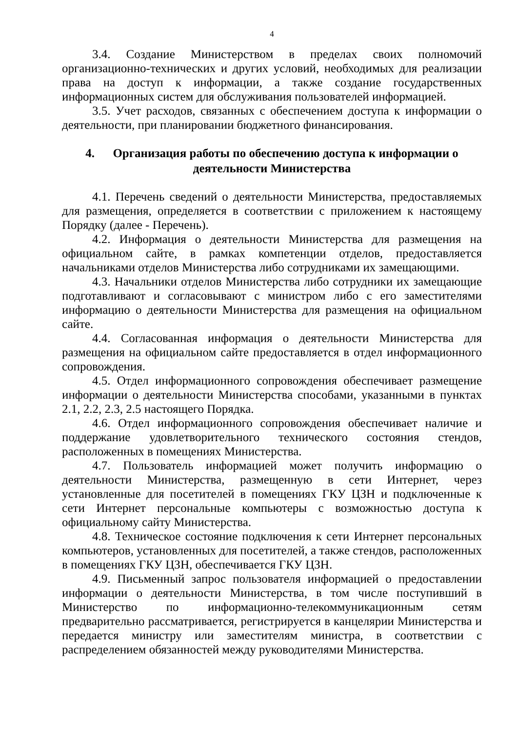4
3.4. Создание Министерством в пределах своих полномочий организационно-технических и других условий, необходимых для реализации права на доступ к информации, а также создание государственных информационных систем для обслуживания пользователей информацией.
3.5. Учет расходов, связанных с обеспечением доступа к информации о деятельности, при планировании бюджетного финансирования.
4. Организация работы по обеспечению доступа к информации о деятельности Министерства
4.1. Перечень сведений о деятельности Министерства, предоставляемых для размещения, определяется в соответствии с приложением к настоящему Порядку (далее - Перечень).
4.2. Информация о деятельности Министерства для размещения на официальном сайте, в рамках компетенции отделов, предоставляется начальниками отделов Министерства либо сотрудниками их замещающими.
4.3. Начальники отделов Министерства либо сотрудники их замещающие подготавливают и согласовывают с министром либо с его заместителями информацию о деятельности Министерства для размещения на официальном сайте.
4.4. Согласованная информация о деятельности Министерства для размещения на официальном сайте предоставляется в отдел информационного сопровождения.
4.5. Отдел информационного сопровождения обеспечивает размещение информации о деятельности Министерства способами, указанными в пунктах 2.1, 2.2, 2.3, 2.5 настоящего Порядка.
4.6. Отдел информационного сопровождения обеспечивает наличие и поддержание удовлетворительного технического состояния стендов, расположенных в помещениях Министерства.
4.7. Пользователь информацией может получить информацию о деятельности Министерства, размещенную в сети Интернет, через установленные для посетителей в помещениях ГКУ ЦЗН и подключенные к сети Интернет персональные компьютеры с возможностью доступа к официальному сайту Министерства.
4.8. Техническое состояние подключения к сети Интернет персональных компьютеров, установленных для посетителей, а также стендов, расположенных в помещениях ГКУ ЦЗН, обеспечивается ГКУ ЦЗН.
4.9. Письменный запрос пользователя информацией о предоставлении информации о деятельности Министерства, в том числе поступивший в Министерство по информационно-телекоммуникационным сетям предварительно рассматривается, регистрируется в канцелярии Министерства и передается министру или заместителям министра, в соответствии с распределением обязанностей между руководителями Министерства.